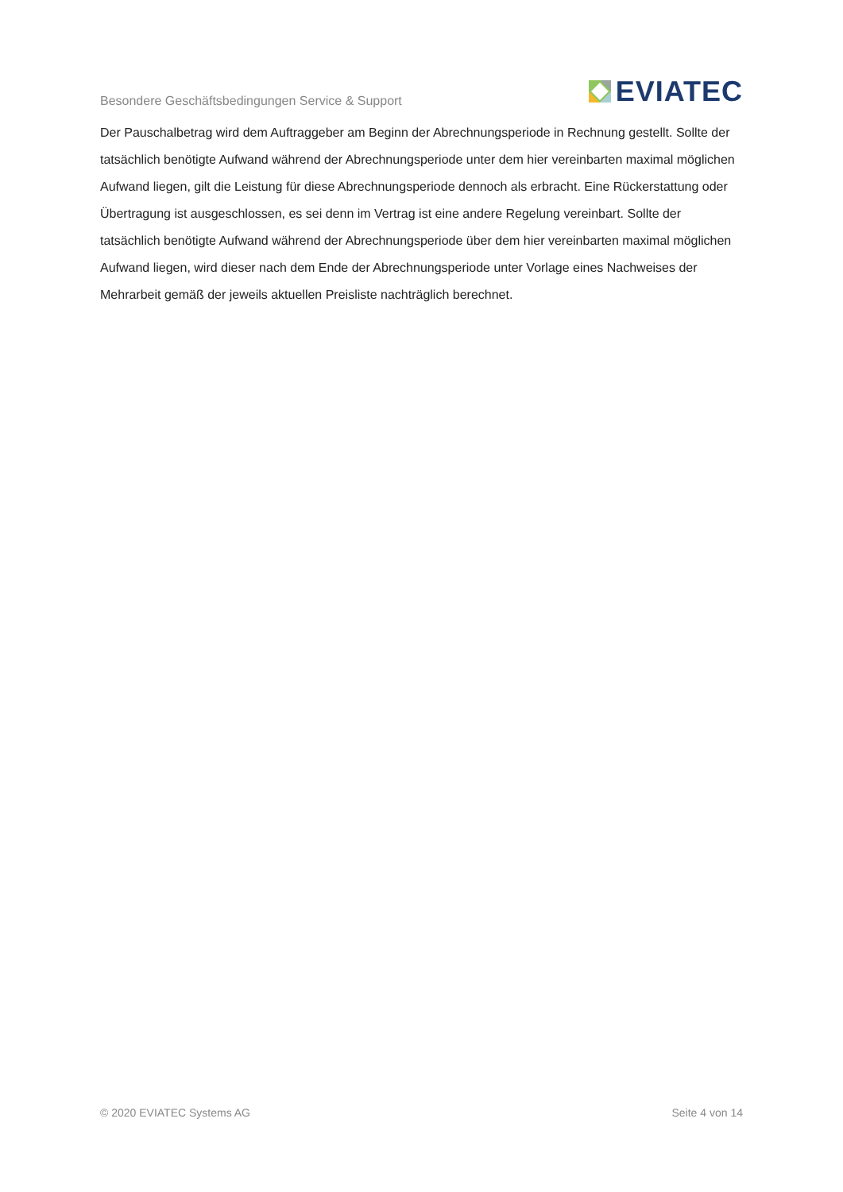Besondere Geschäftsbedingungen Service & Support
EVIATEC
Der Pauschalbetrag wird dem Auftraggeber am Beginn der Abrechnungsperiode in Rechnung gestellt. Sollte der tatsächlich benötigte Aufwand während der Abrechnungsperiode unter dem hier vereinbarten maximal möglichen Aufwand liegen, gilt die Leistung für diese Abrechnungsperiode dennoch als erbracht. Eine Rückerstattung oder Übertragung ist ausgeschlossen, es sei denn im Vertrag ist eine andere Regelung vereinbart. Sollte der tatsächlich benötigte Aufwand während der Abrechnungsperiode über dem hier vereinbarten maximal möglichen Aufwand liegen, wird dieser nach dem Ende der Abrechnungsperiode unter Vorlage eines Nachweises der Mehrarbeit gemäß der jeweils aktuellen Preisliste nachträglich berechnet.
© 2020 EVIATEC Systems AG Seite 4 von 14